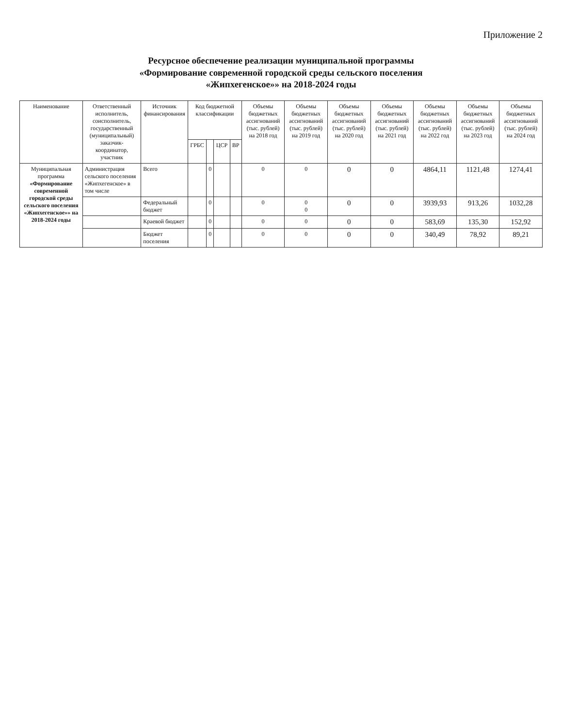Приложение 2
Ресурсное обеспечение реализации муниципальной программы
«Формирование современной городской среды сельского поселения
«Жипхегенское»» на 2018-2024 годы
| Наименование | Ответственный исполнитель, соисполнитель, государственный (муниципальный) заказчик-координатор, участник | Источник финансирования | Код бюджетной классификации | | | | Объемы бюджетных ассигнований (тыс. рублей) на 2018 год | Объемы бюджетных ассигнований (тыс. рублей) на 2019 год | Объемы бюджетных ассигнований (тыс. рублей) на 2020 год | Объемы бюджетных ассигнований (тыс. рублей) на 2021 год | Объемы бюджетных ассигнований (тыс. рублей) на 2022 год | Объемы бюджетных ассигнований (тыс. рублей) на 2023 год | Объемы бюджетных ассигнований (тыс. рублей) на 2024 год |
| --- | --- | --- | --- | --- | --- | --- | --- | --- | --- | --- | --- | --- | --- |
| | | | ГРБС | | ЦСР | ВР | | | | | | | |
| Муниципальная программа «Формирование современной городской среды сельского поселения «Жипхегенское»» на 2018-2024 годы | Администрация сельского поселения «Жипхегенское» в том числе | Всего | | 0 | | | 0 | 0 | 0 | 0 | 4864,11 | 1121,48 | 1274,41 |
| | | Федеральный бюджет | | 0 | | | 0 | 0 0 | 0 | 0 | 3939,93 | 913,26 | 1032,28 |
| | | Краевой бюджет | | 0 | | | 0 | 0 | 0 | 0 | 583,69 | 135,30 | 152,92 |
| | | Бюджет поселения | | 0 | | | 0 | 0 | 0 | 0 | 340,49 | 78,92 | 89,21 |